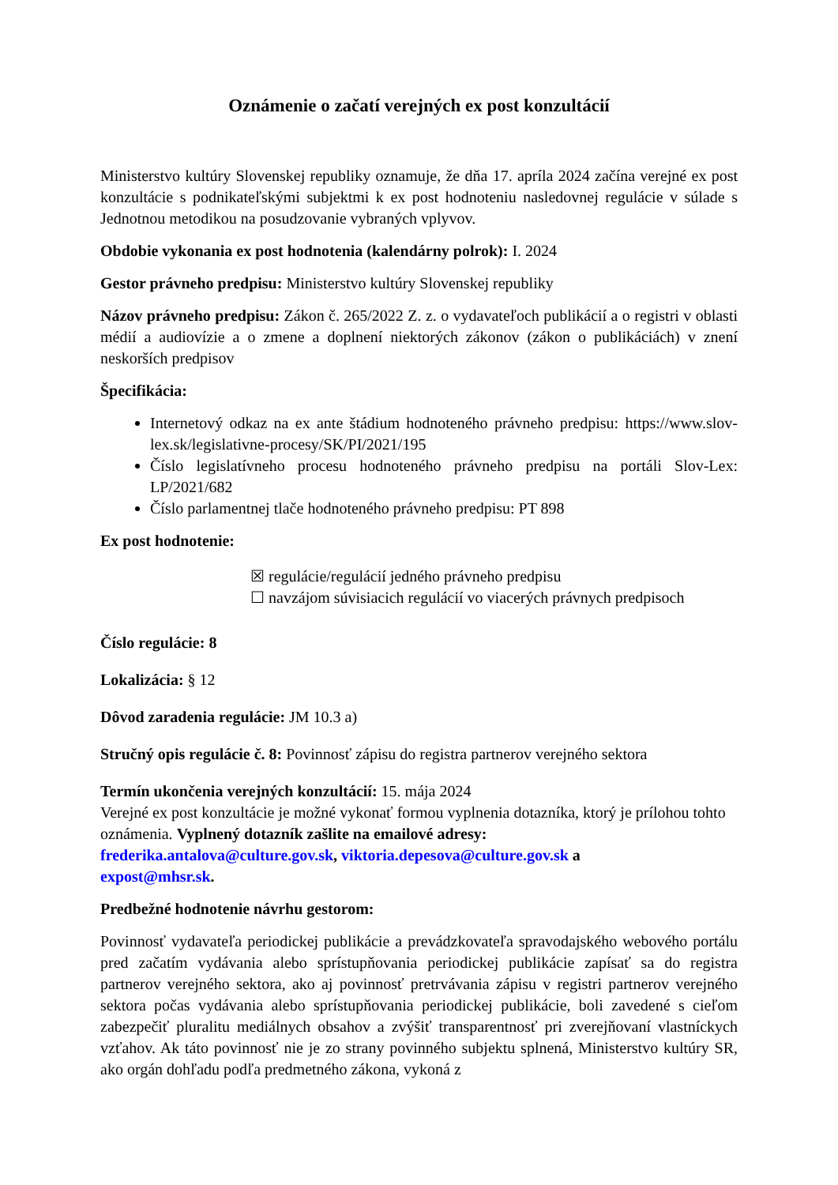Oznámenie o začatí verejných ex post konzultácií
Ministerstvo kultúry Slovenskej republiky oznamuje, že dňa 17. apríla 2024 začína verejné ex post konzultácie s podnikateľskými subjektmi k ex post hodnoteniu nasledovnej regulácie v súlade s Jednotnou metodikou na posudzovanie vybraných vplyvov.
Obdobie vykonania ex post hodnotenia (kalendárny polrok): I. 2024
Gestor právneho predpisu: Ministerstvo kultúry Slovenskej republiky
Názov právneho predpisu: Zákon č. 265/2022 Z. z. o vydavateľoch publikácií a o registri v oblasti médií a audiovízie a o zmene a doplnení niektorých zákonov (zákon o publikáciách) v znení neskorších predpisov
Špecifikácia:
Internetový odkaz na ex ante štádium hodnoteného právneho predpisu: https://www.slov-lex.sk/legislativne-procesy/SK/PI/2021/195
Číslo legislatívneho procesu hodnoteného právneho predpisu na portáli Slov-Lex: LP/2021/682
Číslo parlamentnej tlače hodnoteného právneho predpisu: PT 898
Ex post hodnotenie:
☒ regulácie/regulácií jedného právneho predpisu
☐ navzájom súvisiacich regulácií vo viacerých právnych predpisoch
Číslo regulácie: 8
Lokalizácia: § 12
Dôvod zaradenia regulácie: JM 10.3 a)
Stručný opis regulácie č. 8: Povinnosť zápisu do registra partnerov verejného sektora
Termín ukončenia verejných konzultácií: 15. mája 2024
Verejné ex post konzultácie je možné vykonať formou vyplnenia dotazníka, ktorý je prílohou tohto oznámenia. Vyplnený dotazník zašlite na emailové adresy:
frederika.antalova@culture.gov.sk, viktoria.depesova@culture.gov.sk a
expost@mhsr.sk.
Predbežné hodnotenie návrhu gestorom:
Povinnosť vydavateľa periodickej publikácie a prevádzkovateľa spravodajského webového portálu pred začatím vydávania alebo sprístupňovania periodickej publikácie zapísať sa do registra partnerov verejného sektora, ako aj povinnosť pretrvávania zápisu v registri partnerov verejného sektora počas vydávania alebo sprístupňovania periodickej publikácie, boli zavedené s cieľom zabezpečiť pluralitu mediálnych obsahov a zvýšiť transparentnosť pri zverejňovaní vlastníckych vzťahov. Ak táto povinnosť nie je zo strany povinného subjektu splnená, Ministerstvo kultúry SR, ako orgán dohľadu podľa predmetného zákona, vykoná z